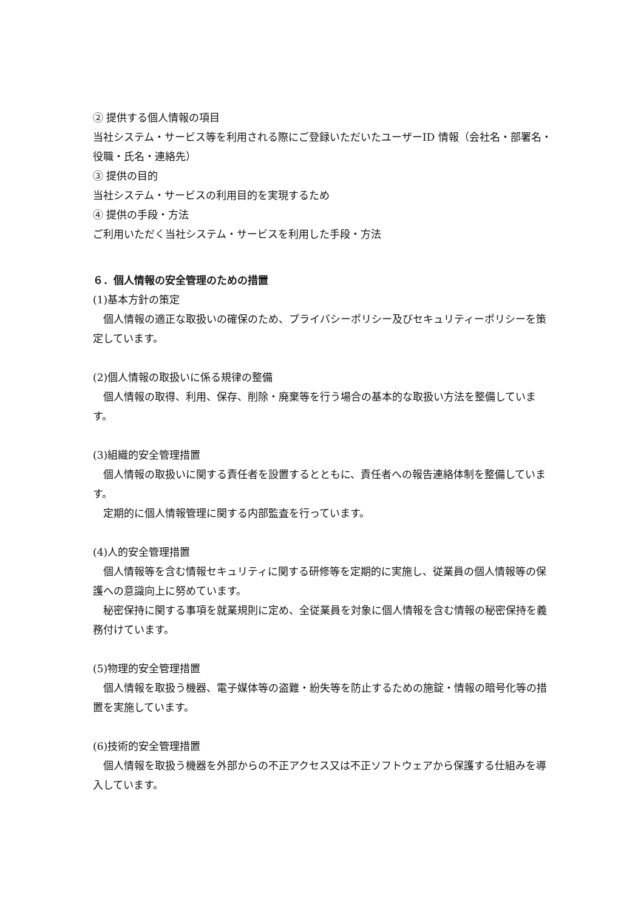② 提供する個人情報の項目
当社システム・サービス等を利用される際にご登録いただいたユーザーID 情報（会社名・部署名・役職・氏名・連絡先）
③ 提供の目的
当社システム・サービスの利用目的を実現するため
④ 提供の手段・方法
ご利用いただく当社システム・サービスを利用した手段・方法
６．個人情報の安全管理のための措置
(1)基本方針の策定
個人情報の適正な取扱いの確保のため、プライバシーポリシー及びセキュリティーポリシーを策定しています。
(2)個人情報の取扱いに係る規律の整備
個人情報の取得、利用、保存、削除・廃棄等を行う場合の基本的な取扱い方法を整備しています。
(3)組織的安全管理措置
個人情報の取扱いに関する責任者を設置するとともに、責任者への報告連絡体制を整備しています。
定期的に個人情報管理に関する内部監査を行っています。
(4)人的安全管理措置
個人情報等を含む情報セキュリティに関する研修等を定期的に実施し、従業員の個人情報等の保護への意識向上に努めています。
秘密保持に関する事項を就業規則に定め、全従業員を対象に個人情報を含む情報の秘密保持を義務付けています。
(5)物理的安全管理措置
個人情報を取扱う機器、電子媒体等の盗難・紛失等を防止するための施錠・情報の暗号化等の措置を実施しています。
(6)技術的安全管理措置
個人情報を取扱う機器を外部からの不正アクセス又は不正ソフトウェアから保護する仕組みを導入しています。